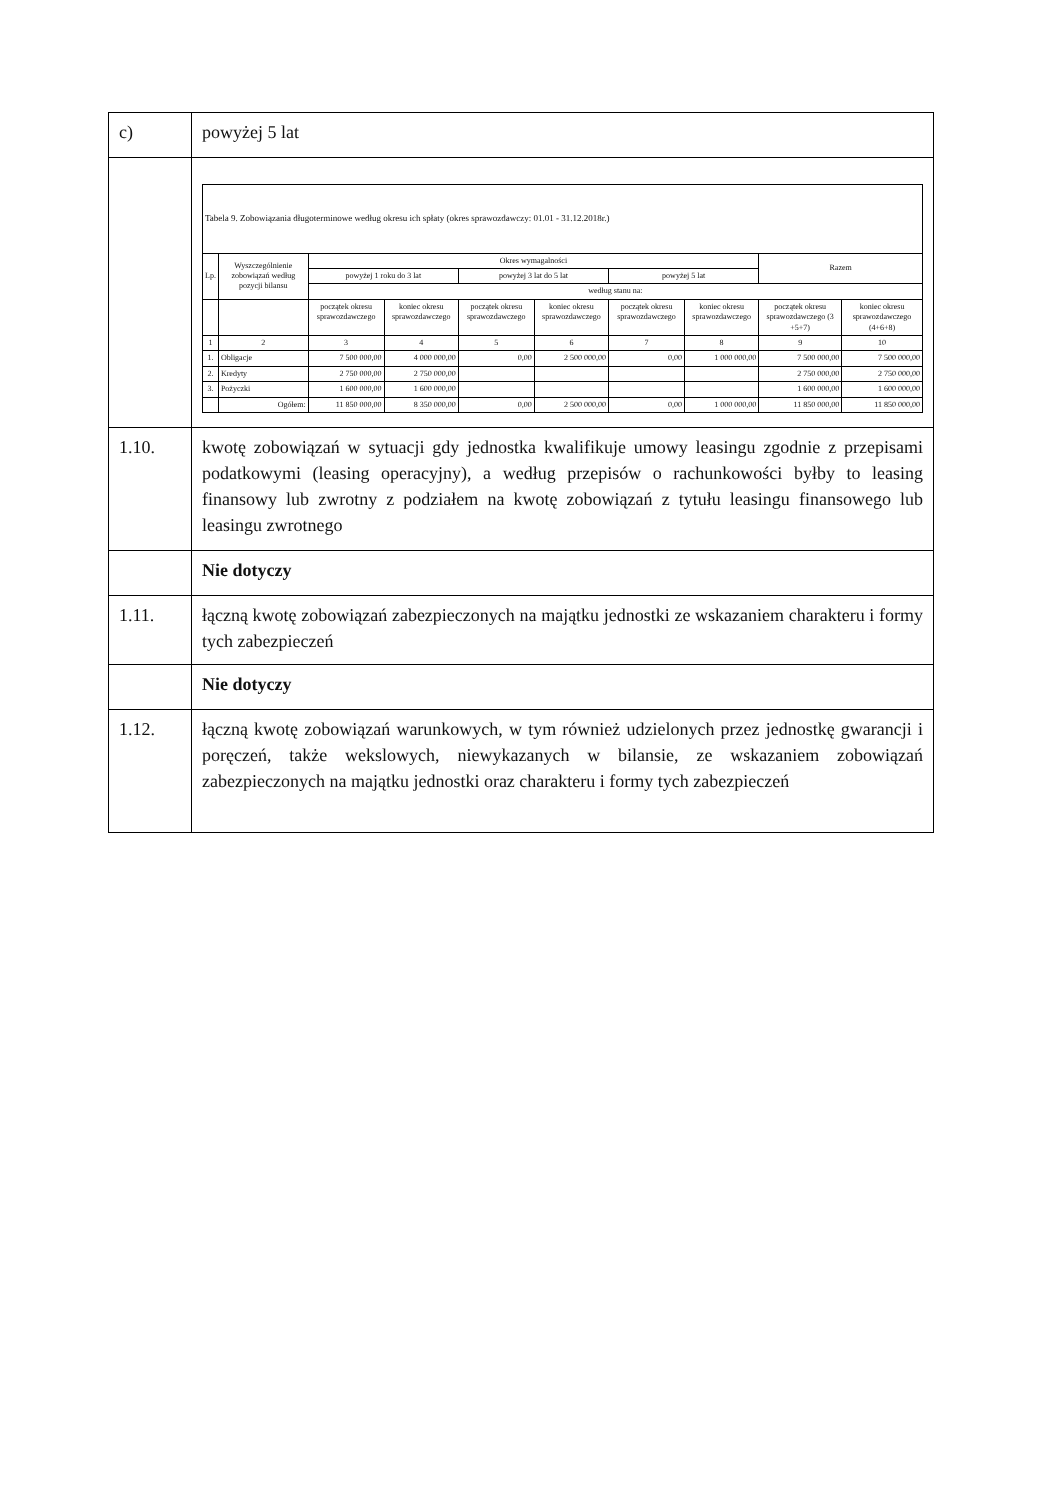| c) | powyżej 5 lat |
| | / Tabela 9. Zobowiązania długoterminowe według okresu ich spłaty (okres sprawozdawczy: 01.01 - 31.12.2018r.) / / / / / / / / / / / Lp. / Wyszczególnienie zobowiązań według pozycji bilansu / Okres wymagalności / / / / / / Razem / / / / / powyżej 1 roku do 3 lat / / powyżej 3 lat do 5 lat / / powyżej 5 lat / / / / / / / według stanu na: / / / / / / / / / / / początek okresu sprawozdawczego / koniec okresu sprawozdawczego / początek okresu sprawozdawczego / koniec okresu sprawozdawczego / początek okresu sprawozdawczego / koniec okresu sprawozdawczego / początek okresu sprawozdawczego (3 +5+7) / koniec okresu sprawozdawczego (4+6+8) / / 1 / 2 / 3 / 4 / 5 / 6 / 7 / 8 / 9 / 10 / / 1. / Obligacje / 7 500 000,00 / 4 000 000,00 / 0,00 / 2 500 000,00 / 0,00 / 1 000 000,00 / 7 500 000,00 / 7 500 000,00 / / 2. / Kredyty / 2 750 000,00 / 2 750 000,00 / / / / / 2 750 000,00 / 2 750 000,00 / / 3. / Pożyczki / 1 600 000,00 / 1 600 000,00 / / / / / 1 600 000,00 / 1 600 000,00 / / / Ogółem: / 11 850 000,00 / 8 350 000,00 / 0,00 / 2 500 000,00 / 0,00 / 1 000 000,00 / 11 850 000,00 / 11 850 000,00 / |
| 1.10. | kwotę zobowiązań w sytuacji gdy jednostka kwalifikuje umowy leasingu zgodnie z przepisami podatkowymi (leasing operacyjny), a według przepisów o rachunkowości byłby to leasing finansowy lub zwrotny z podziałem na kwotę zobowiązań z tytułu leasingu finansowego lub leasingu zwrotnego |
| | Nie dotyczy |
| 1.11. | łączną kwotę zobowiązań zabezpieczonych na majątku jednostki ze wskazaniem charakteru i formy tych zabezpieczeń |
| | Nie dotyczy |
| 1.12. | łączną kwotę zobowiązań warunkowych, w tym również udzielonych przez jednostkę gwarancji i poręczeń, także wekslowych, niewykazanych w bilansie, ze wskazaniem zobowiązań zabezpieczonych na majątku jednostki oraz charakteru i formy tych zabezpieczeń |